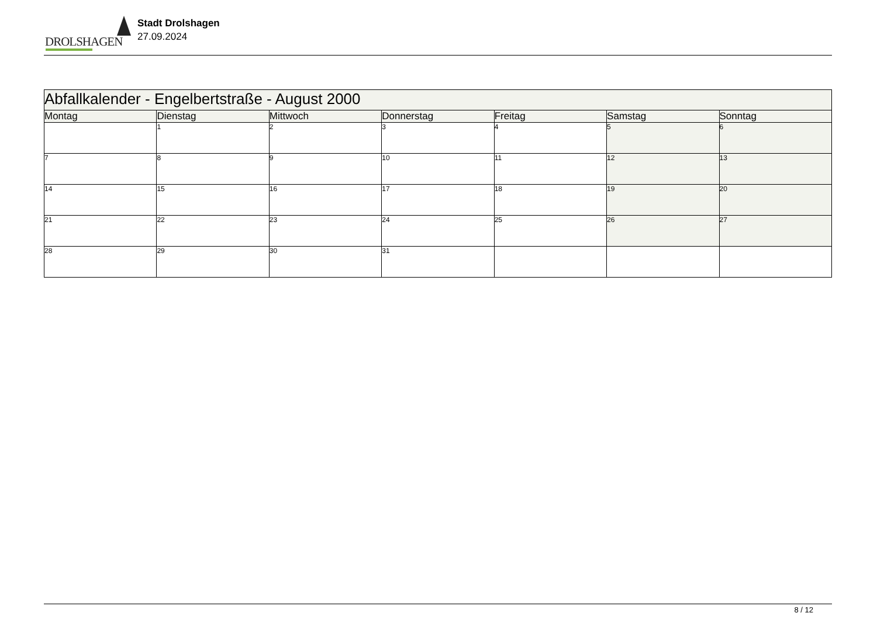DROLSHAGEN
Stadt Drolshagen
27.09.2024
| Abfallkalender - Engelbertstraße - August 2000 | | | | | | |
| --- | --- | --- | --- | --- | --- | --- |
| Montag | Dienstag | Mittwoch | Donnerstag | Freitag | Samstag | Sonntag |
| | 1 | 2 | 3 | 4 | 5 | 6 |
| 7 | 8 | 9 | 10 | 11 | 12 | 13 |
| 14 | 15 | 16 | 17 | 18 | 19 | 20 |
| 21 | 22 | 23 | 24 | 25 | 26 | 27 |
| 28 | 29 | 30 | 31 | | | |
8 / 12